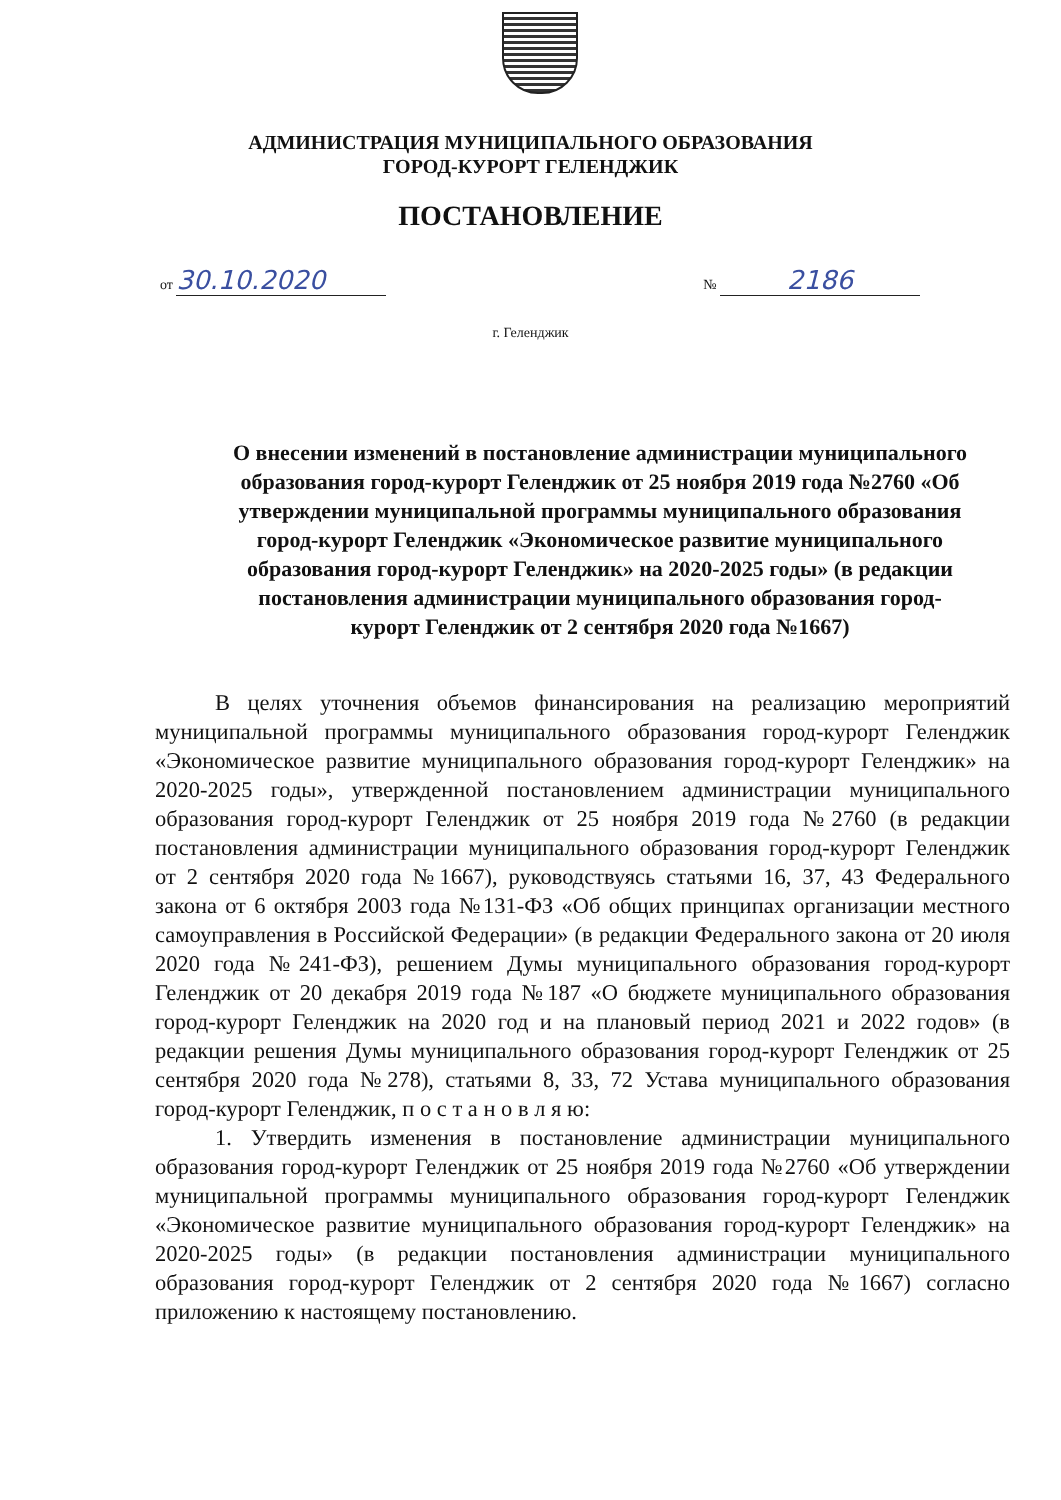АДМИНИСТРАЦИЯ МУНИЦИПАЛЬНОГО ОБРАЗОВАНИЯ
ГОРОД-КУРОРТ ГЕЛЕНДЖИК
ПОСТАНОВЛЕНИЕ
от 30.10.2020 № 2186
г. Геленджик
О внесении изменений в постановление администрации муниципального образования город-курорт Геленджик от 25 ноября 2019 года №2760 «Об утверждении муниципальной программы муниципального образования город-курорт Геленджик «Экономическое развитие муниципального образования город-курорт Геленджик» на 2020-2025 годы» (в редакции постановления администрации муниципального образования город-курорт Геленджик от 2 сентября 2020 года №1667)
В целях уточнения объемов финансирования на реализацию мероприятий муниципальной программы муниципального образования город-курорт Геленджик «Экономическое развитие муниципального образования город-курорт Геленджик» на 2020-2025 годы», утвержденной постановлением администрации муниципального образования город-курорт Геленджик от 25 ноября 2019 года №2760 (в редакции постановления администрации муниципального образования город-курорт Геленджик от 2 сентября 2020 года №1667), руководствуясь статьями 16, 37, 43 Федерального закона от 6 октября 2003 года №131-ФЗ «Об общих принципах организации местного самоуправления в Российской Федерации» (в редакции Федерального закона от 20 июля 2020 года №241-ФЗ), решением Думы муниципального образования город-курорт Геленджик от 20 декабря 2019 года №187 «О бюджете муниципального образования город-курорт Геленджик на 2020 год и на плановый период 2021 и 2022 годов» (в редакции решения Думы муниципального образования город-курорт Геленджик от 25 сентября 2020 года №278), статьями 8, 33, 72 Устава муниципального образования город-курорт Геленджик, п о с т а н о в л я ю:
1. Утвердить изменения в постановление администрации муниципального образования город-курорт Геленджик от 25 ноября 2019 года №2760 «Об утверждении муниципальной программы муниципального образования город-курорт Геленджик «Экономическое развитие муниципального образования город-курорт Геленджик» на 2020-2025 годы» (в редакции постановления администрации муниципального образования город-курорт Геленджик от 2 сентября 2020 года №1667) согласно приложению к настоящему постановлению.